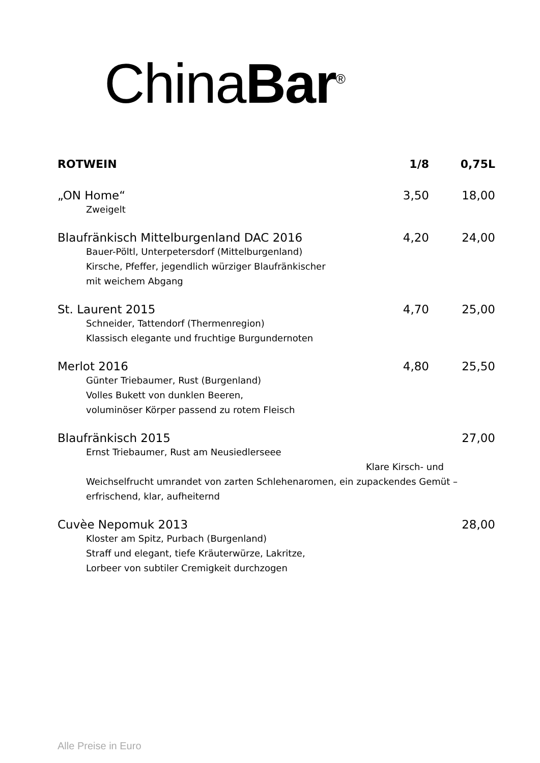China Bar<sup>®</sup>
| ROTWEIN | 1/8 | 0,75L |
| --- | --- | --- |
| „ON Home“ | 3,50 | 18,00 |
| Zweigelt | | |
| Blaufränkisch Mittelburgenland DAC 2016 | 4,20 | 24,00 |
| Bauer-Pöltl, Unterpetersdorf (Mittelburgenland) Kirsche, Pfeffer, jegendlich würziger Blaufränkischer mit weichem Abgang | | |
| St. Laurent 2015 | 4,70 | 25,00 |
| Schneider, Tattendorf (Thermenregion) Klassisch elegante und fruchtige Burgundernoten | | |
| Merlot 2016 | 4,80 | 25,50 |
| Günter Triebaumer, Rust (Burgenland) Volles Bukett von dunklen Beeren, voluminöser Körper passend zu rotem Fleisch | | |
| Blaufränkisch 2015 | | 27,00 |
| Ernst Triebaumer, Rust am Neusiedlerseee Klare Kirsch- und Weichselfrucht umrandet von zarten Schlehenaromen, ein zupackendes Gemüt – erfrischend, klar, aufheiternd | | |
| Cuvèe Nepomuk 2013 | | 28,00 |
| Kloster am Spitz, Purbach (Burgenland) Straff und elegant, tiefe Kräuterwürze, Lakritze, Lorbeer von subtiler Cremigkeit durchzogen | | |
Alle Preise in Euro